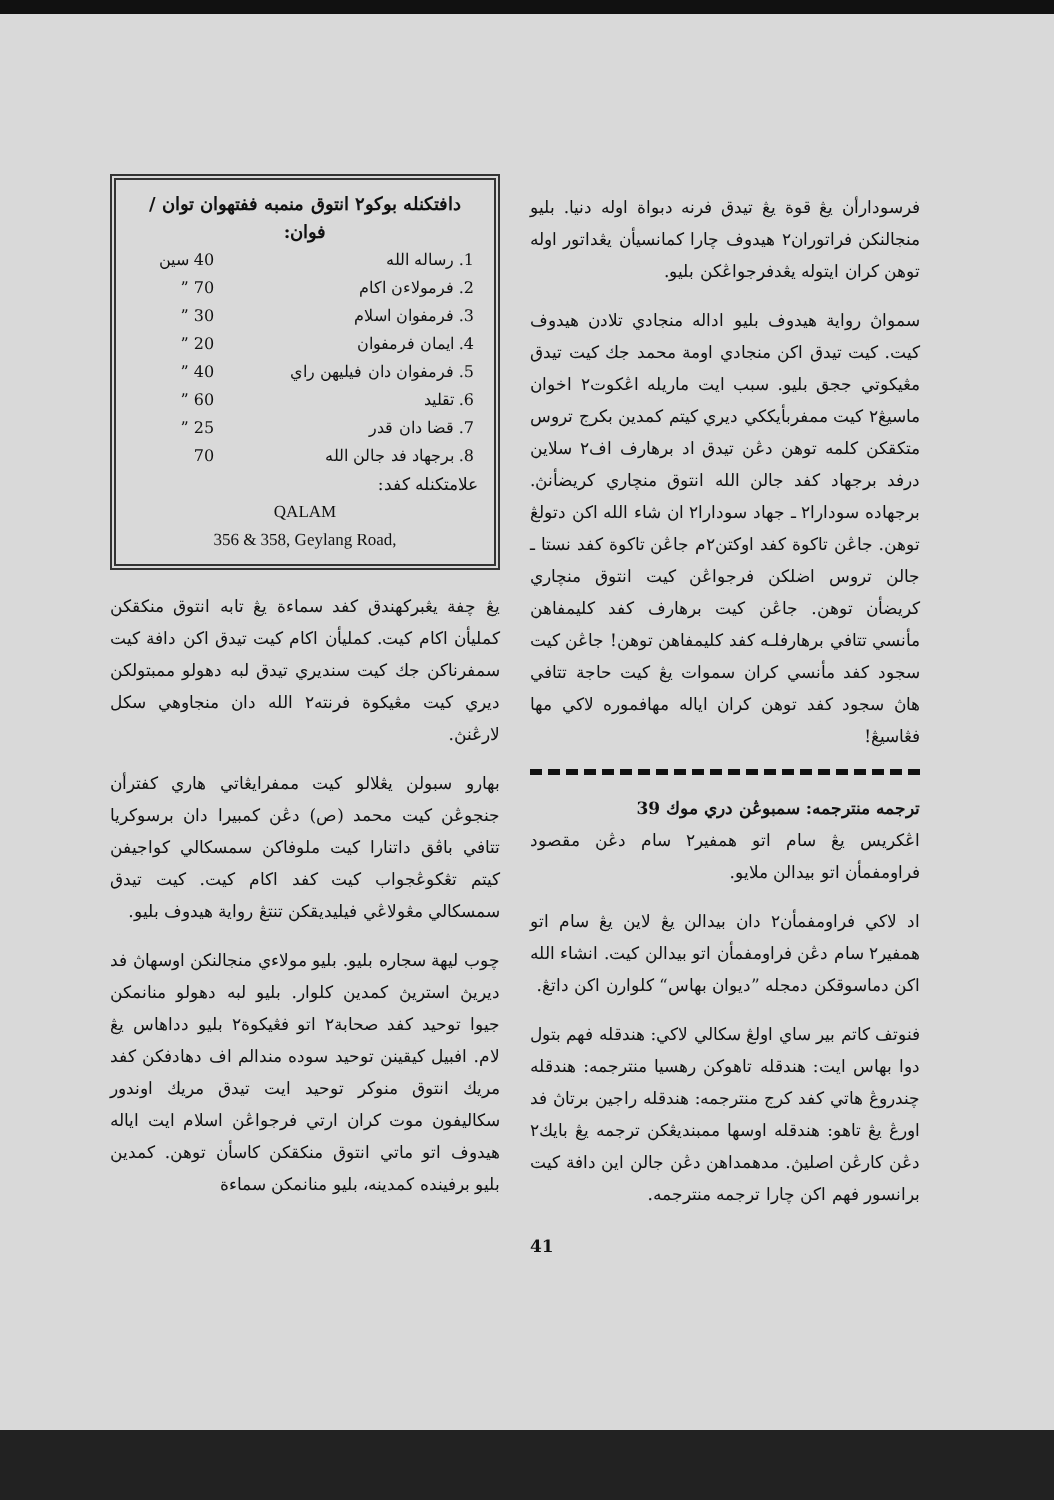دافتكنله بوكو٢ انتوق منمبه ففتهوان توان / فوان:
| 1. رساله الله | 40 سين |
| 2. فرمولاءن اكام | 70 ” |
| 3. فرمفوان اسلام | 30 ” |
| 4. ايمان فرمفوان | 20 ” |
| 5. فرمفوان دان فيليهن راي | 40 ” |
| 6. تقليد | 60 ” |
| 7. قضا دان قدر | 25 ” |
| 8. برجهاد فد جالن الله | 70 |
علامتكنله كفد:
QALAM
356 & 358, Geylang Road,
يڠ چفة يڠبركهندق كفد سماءة يڠ تابه انتوق منكقكن كمليأن اكام كيت. كمليأن اكام كيت تيدق اكن دافة كيت سمفرناكن جك كيت سنديري تيدق لبه دهولو ممبتولكن ديري كيت مڠيكوة فرنته٢ الله دان منجاوهي سكل لارڠنڽ.
بهارو سبولن يڠلالو كيت ممفرايڠاتي هاري كفترأن جنجوڠن كيت محمد (ص) دڠن كمبيرا دان برسوكريا تتافي باڤق داتنارا كيت ملوفاكن سمسكالي كواجيفن كيتم تڠكوڠجواب كيت كفد اكام كيت. كيت تيدق سمسكالي مڠولاڠي فيليديقكن تنتڠ رواية هيدوف بليو.
چوب ليهة سجاره بليو. بليو مولاءي منجالنكن اوسهاڽ فد ديريڽ استريڽ كمدين كلوار. بليو لبه دهولو منانمكن جيوا توحيد كفد صحابة٢ اتو فڠيكوة٢ بليو دداهاس يڠ لام. افبيل كيقينن توحيد سوده مندالم اف دهادفكن كفد مريك انتوق منوكر توحيد ايت تيدق مريك اوندور سكاليفون موت كران ارتي فرجواڠن اسلام ايت اياله هيدوف اتو ماتي انتوق منكقكن كاسأن توهن. كمدين بليو برفينده كمدينه، بليو منانمكن سماءة
فرسودارأن يڠ قوة يڠ تيدق فرنه دبواة اوله دنيا. بليو منجالنكن فراتوران٢ هيدوف چارا كمانسيأن يڠداتور اوله توهن كران ايتوله يڠدفرجواڠكن بليو.
سمواڽ رواية هيدوف بليو اداله منجادي تلادن هيدوف كيت. كيت تيدق اكن منجادي اومة محمد جك كيت تيدق مڠيكوتي ججق بليو. سبب ايت ماريله اڠكوت٢ اخوان ماسيڠ٢ كيت ممفربأيككي ديري كيتم كمدين بكرج تروس متكقكن كلمه توهن دڠن تيدق اد برهارف اف٢ سلاين درفد برجهاد كفد جالن الله انتوق منچاري كريضأنڽ. برجهاده سودارا٢ ـ جهاد سودارا٢ ان شاء الله اكن دتولڠ توهن. جاڠن تاكوة كفد اوكتن٢م جاڠن تاكوة كفد نستا ـ جالن تروس اضلكن فرجواڠن كيت انتوق منچاري كريضأن توهن. جاڠن كيت برهارف كفد كليمفاهن مأنسي تتافي برهارفلـه كفد كليمفاهن توهن! جاڠن كيت سجود كفد مأنسي كران سموات يڠ كيت حاجة تتافي هاڽ سجود كفد توهن كران اياله مهافموره لاكي مها فڠاسيڠ!
ترجمه منترجمه: سمبوڠن دري موك 39
اڠكريس يڠ سام اتو همفير٢ سام دڠن مقصود فراومفمأن اتو بيدالن ملايو.
اد لاكي فراومفمأن٢ دان بيدالن يڠ لاين يڠ سام اتو همفير٢ سام دڠن فراومفمأن اتو بيدالن كيت. انشاء الله اكن دماسوقكن دمجله ”ديوان بهاس“ كلوارن اكن داتڠ.
فنوتف كاتم بير ساي اولڠ سكالي لاكي: هندقله فهم بتول دوا بهاس ايت: هندقله تاهوكن رهسيا منترجمه: هندقله چندروڠ هاتي كفد كرج منترجمه: هندقله راجين برتاڽ فد اورڠ يڠ تاهو: هندقله اوسها ممبنديڠكن ترجمه يڠ بايك٢ دڠن كارڠن اصليڽ. مدهمداهن دڠن جالن اين دافة كيت برانسور فهم اكن چارا ترجمه منترجمه.
41